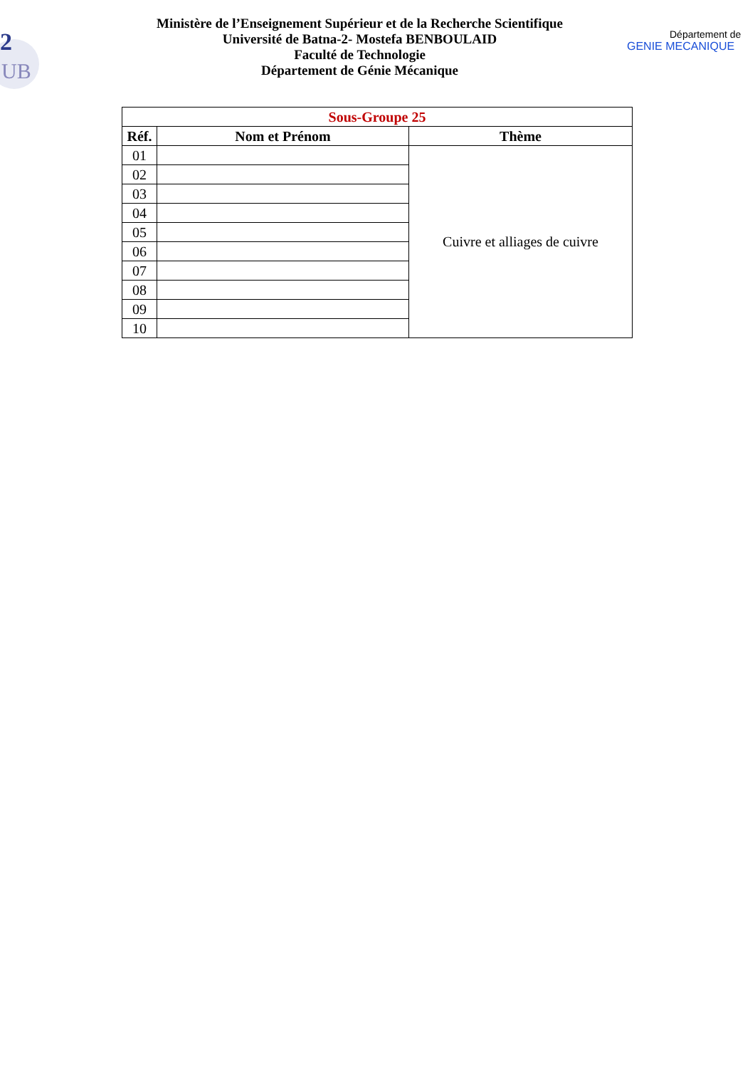2
UB
Ministère de l’Enseignement Supérieur et de la Recherche Scientifique
Université de Batna-2- Mostefa BENBOULAID
Faculté de Technologie
Département de Génie Mécanique
Département de
GENIE MECANIQUE
| Sous-Groupe 25 | | |
| Réf. | Nom et Prénom | Thème |
| 01 | | Cuivre et alliages de cuivre |
| 02 | | |
| 03 | | |
| 04 | | |
| 05 | | |
| 06 | | |
| 07 | | |
| 08 | | |
| 09 | | |
| 10 | | |